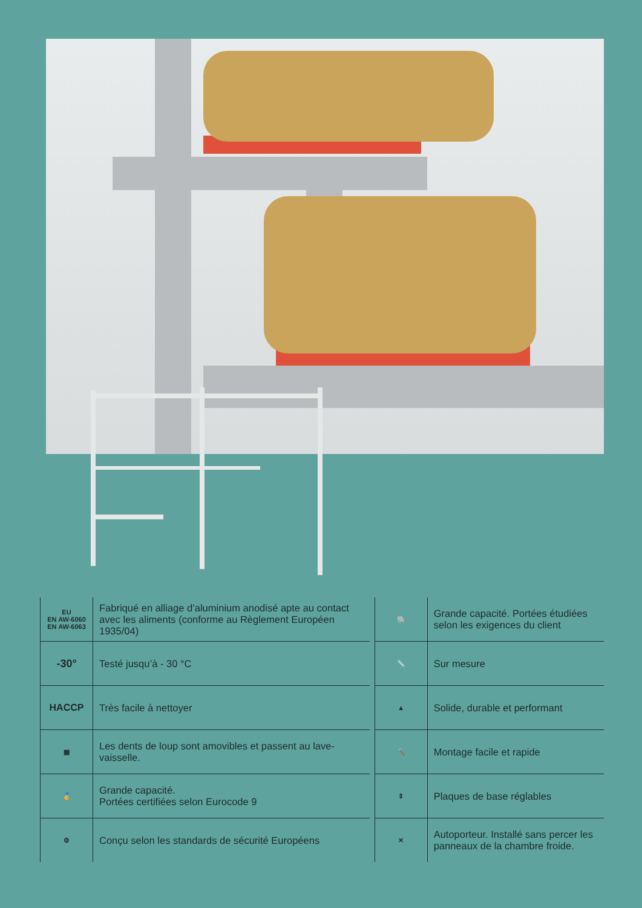| EU EN AW-6060 EN AW-6063 | Fabriqué en alliage d’aluminium anodisé apte au contact avec les aliments (conforme au Règlement Européen 1935/04) | | 🐘 | Grande capacité. Portées étudiées selon les exigences du client |
| -30° | Testé jusqu’à - 30 °C | | 📏 | Sur mesure |
| HACCP | Très facile à nettoyer | | ▲ | Solide, durable et performant |
| ▦ | Les dents de loup sont amovibles et passent au lave-vaisselle. | | 🔨 | Montage facile et rapide |
| 🏅 | Grande capacité. Portées certifiées selon Eurocode 9 | | ⇕ | Plaques de base réglables |
| ⚙ | Conçu selon les standards de sécurité Européens | | ✕ | Autoporteur. Installé sans percer les panneaux de la chambre froide. |